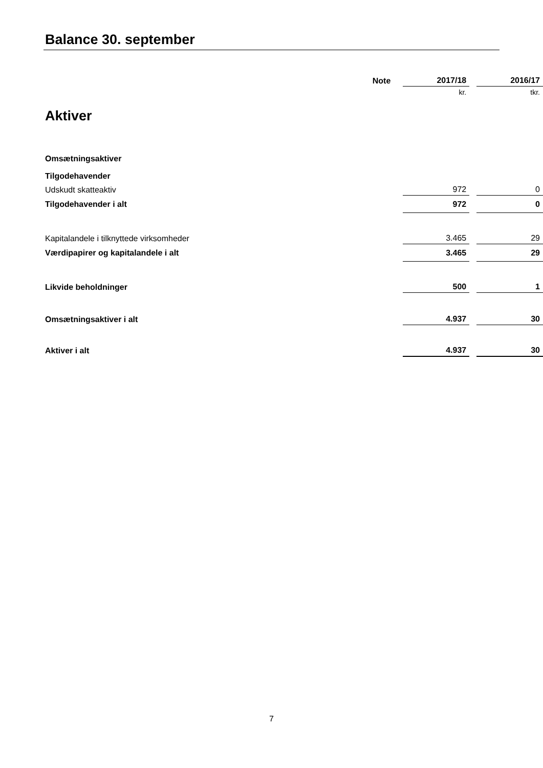Balance 30. september
| | Note | 2017/18 | | 2016/17 |
| | | kr. | | tkr. |
| Aktiver | | | | |
| Omsætningsaktiver | | | | |
| Tilgodehavender | | | | |
| Udskudt skatteaktiv | | 972 | | 0 |
| Tilgodehavender i alt | | 972 | | 0 |
| Kapitalandele i tilknyttede virksomheder | | 3.465 | | 29 |
| Værdipapirer og kapitalandele i alt | | 3.465 | | 29 |
| Likvide beholdninger | | 500 | | 1 |
| Omsætningsaktiver i alt | | 4.937 | | 30 |
| Aktiver i alt | | 4.937 | | 30 |
7